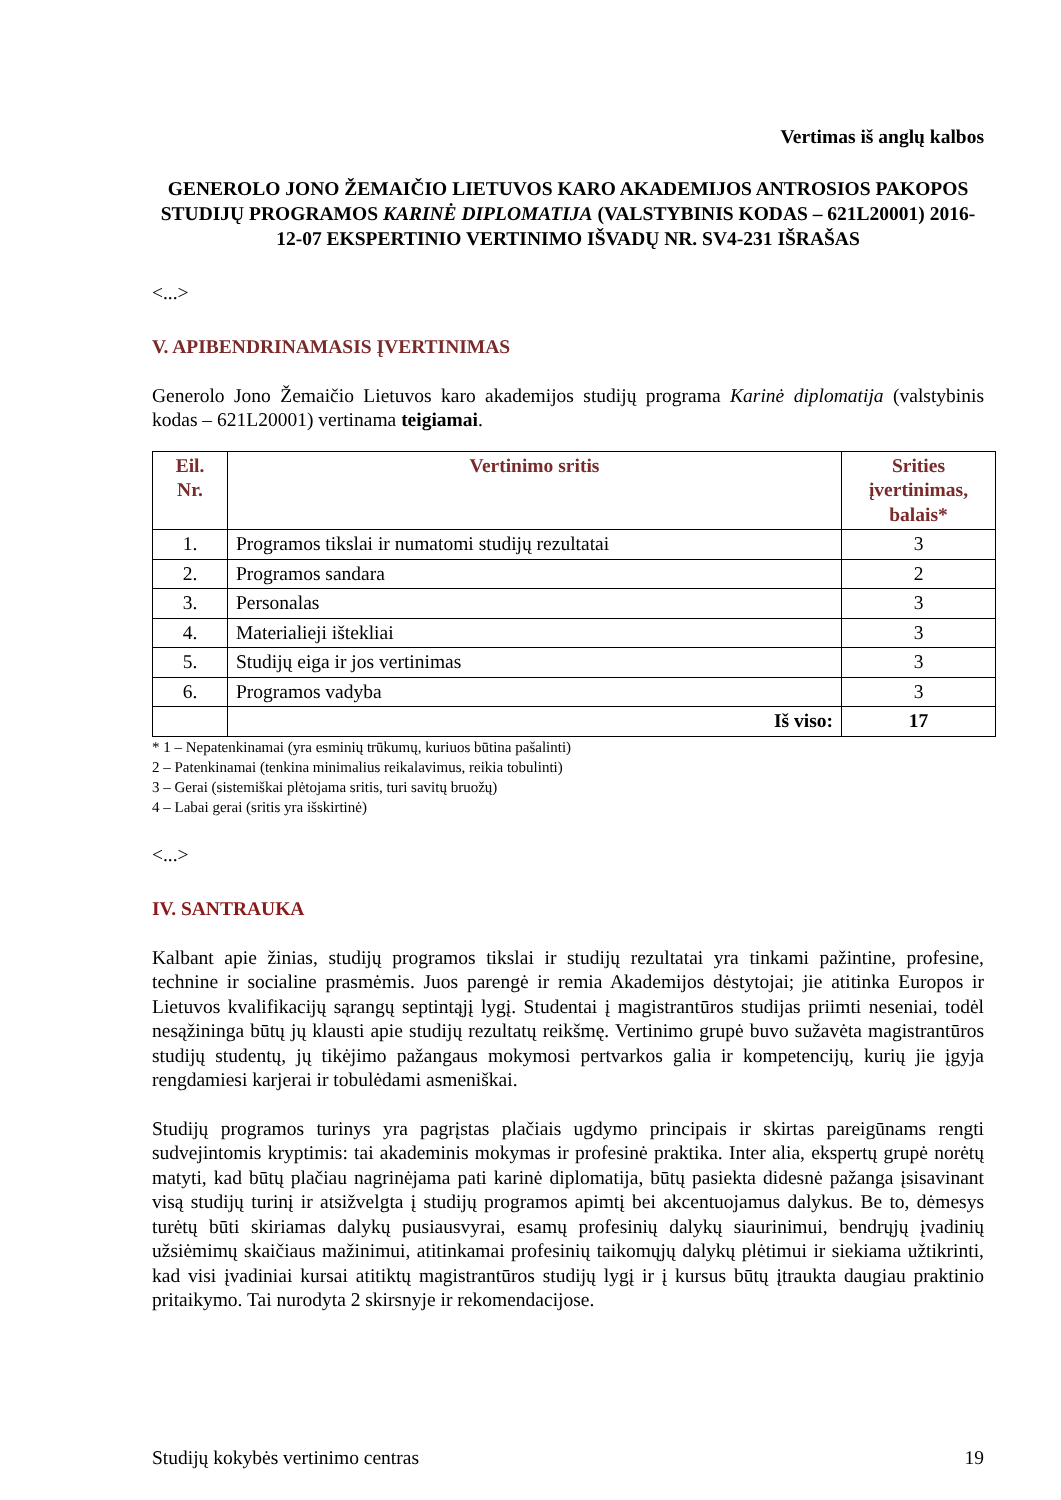Vertimas iš anglų kalbos
GENEROLO JONO ŽEMAIČIO LIETUVOS KARO AKADEMIJOS ANTROSIOS PAKOPOS STUDIJŲ PROGRAMOS KARINĖ DIPLOMATIJA (VALSTYBINIS KODAS – 621L20001) 2016-12-07 EKSPERTINIO VERTINIMO IŠVADŲ NR. SV4-231 IŠRAŠAS
<...>
V. APIBENDRINAMASIS ĮVERTINIMAS
Generolo Jono Žemaičio Lietuvos karo akademijos studijų programa Karinė diplomatija (valstybinis kodas – 621L20001) vertinama teigiamai.
| Eil. Nr. | Vertinimo sritis | Srities įvertinimas, balais* |
| --- | --- | --- |
| 1. | Programos tikslai ir numatomi studijų rezultatai | 3 |
| 2. | Programos sandara | 2 |
| 3. | Personalas | 3 |
| 4. | Materialieji ištekliai | 3 |
| 5. | Studijų eiga ir jos vertinimas | 3 |
| 6. | Programos vadyba | 3 |
| | Iš viso: | 17 |
* 1 – Nepatenkinamai (yra esminių trūkumų, kuriuos būtina pašalinti)
2 – Patenkinamai (tenkina minimalius reikalavimus, reikia tobulinti)
3 – Gerai (sistemiškai plėtojama sritis, turi savitų bruožų)
4 – Labai gerai (sritis yra išskirtinė)
<...>
IV. SANTRAUKA
Kalbant apie žinias, studijų programos tikslai ir studijų rezultatai yra tinkami pažintine, profesine, technine ir socialine prasmėmis. Juos parengė ir remia Akademijos dėstytojai; jie atitinka Europos ir Lietuvos kvalifikacijų sąrangų septintąjį lygį. Studentai į magistrantūros studijas priimti neseniai, todėl nesąžininga būtų jų klausti apie studijų rezultatų reikšmę. Vertinimo grupė buvo sužavėta magistrantūros studijų studentų, jų tikėjimo pažangaus mokymosi pertvarkos galia ir kompetencijų, kurių jie įgyja rengdamiesi karjerai ir tobulėdami asmeniškai.
Studijų programos turinys yra pagrįstas plačiais ugdymo principais ir skirtas pareigūnams rengti sudvejintomis kryptimis: tai akademinis mokymas ir profesinė praktika. Inter alia, ekspertų grupė norėtų matyti, kad būtų plačiau nagrinėjama pati karinė diplomatija, būtų pasiekta didesnė pažanga įsisavinant visą studijų turinį ir atsižvelgta į studijų programos apimtį bei akcentuojamus dalykus. Be to, dėmesys turėtų būti skiriamas dalykų pusiausvyrai, esamų profesinių dalykų siaurinimui, bendrųjų įvadinių užsiėmimų skaičiaus mažinimui, atitinkamai profesinių taikomųjų dalykų plėtimui ir siekiama užtikrinti, kad visi įvadiniai kursai atitiktų magistrantūros studijų lygį ir į kursus būtų įtraukta daugiau praktinio pritaikymo. Tai nurodyta 2 skirsnyje ir rekomendacijose.
Studijų kokybės vertinimo centras 19